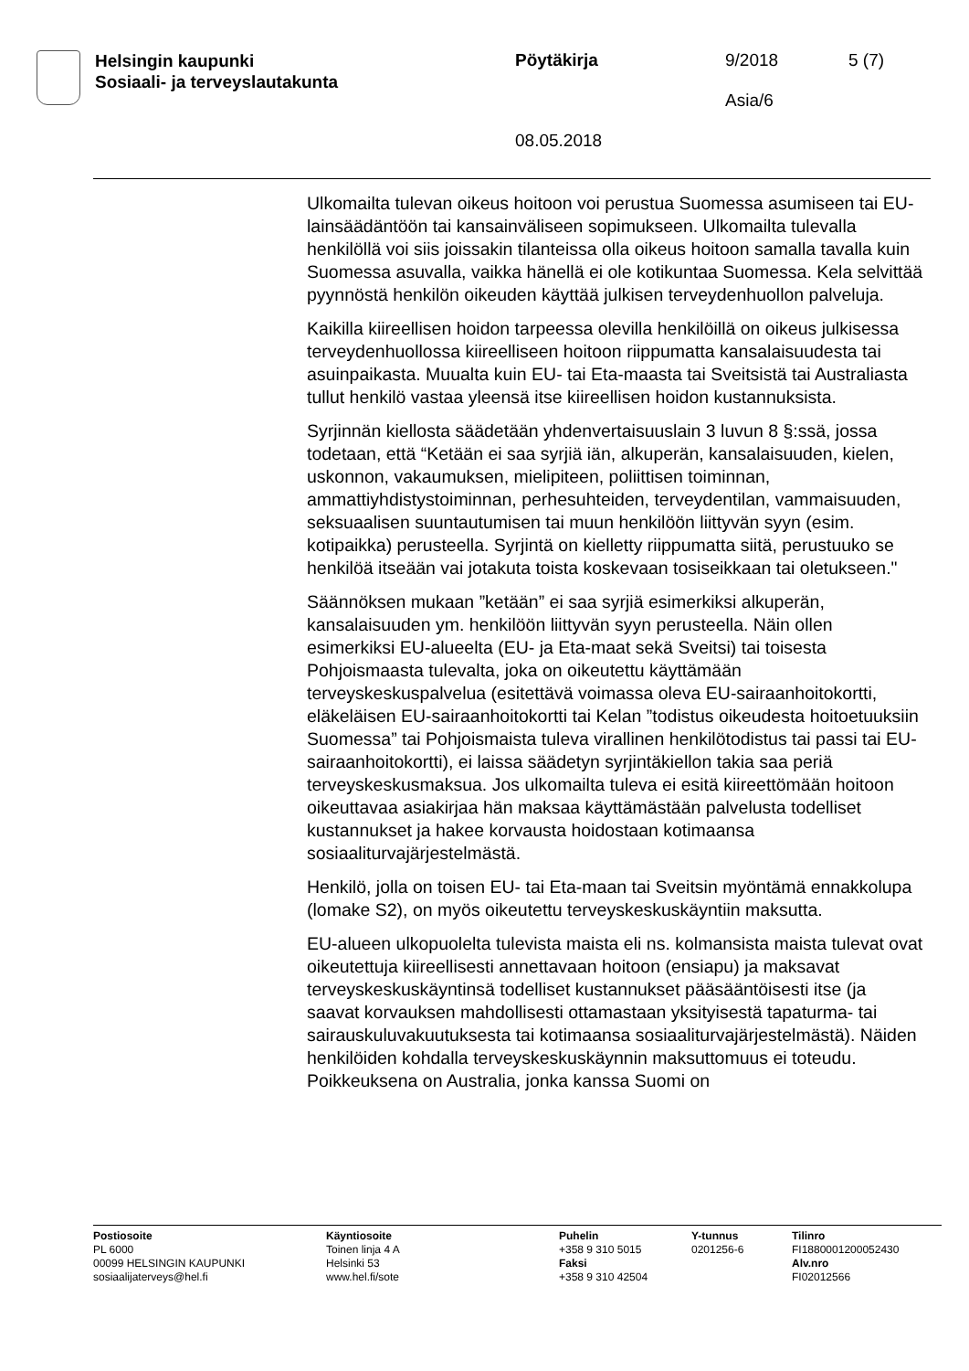Helsingin kaupunki
Sosiaali- ja terveyslautakunta
Pöytäkirja
08.05.2018
9/2018
Asia/6
5 (7)
Ulkomailta tulevan oikeus hoitoon voi perustua Suomessa asumiseen tai EU-lainsäädäntöön tai kansainväliseen sopimukseen. Ulkomailta tulevalla henkilöllä voi siis joissakin tilanteissa olla oikeus hoitoon samalla tavalla kuin Suomessa asuvalla, vaikka hänellä ei ole kotikuntaa Suomessa. Kela selvittää pyynnöstä henkilön oikeuden käyttää julkisen terveydenhuollon palveluja.
Kaikilla kiireellisen hoidon tarpeessa olevilla henkilöillä on oikeus julkisessa terveydenhuollossa kiireelliseen hoitoon riippumatta kansalaisuudesta tai asuinpaikasta. Muualta kuin EU- tai Eta-maasta tai Sveitsistä tai Australiasta tullut henkilö vastaa yleensä itse kiireellisen hoidon kustannuksista.
Syrjinnän kiellosta säädetään yhdenvertaisuuslain 3 luvun 8 §:ssä, jossa todetaan, että “Ketään ei saa syrjiä iän, alkuperän, kansalaisuuden, kielen, uskonnon, vakaumuksen, mielipiteen, poliittisen toiminnan, ammattiyhdistystoiminnan, perhesuhteiden, terveydentilan, vammaisuuden, seksuaalisen suuntautumisen tai muun henkilöön liittyvän syyn (esim. kotipaikka) perusteella. Syrjintä on kielletty riippumatta siitä, perustuuko se henkilöä itseään vai jotakuta toista koskevaan tosiseikkaan tai oletukseen."
Säännöksen mukaan ”ketään” ei saa syrjiä esimerkiksi alkuperän, kansalaisuuden ym. henkilöön liittyvän syyn perusteella. Näin ollen esimerkiksi EU-alueelta (EU- ja Eta-maat sekä Sveitsi) tai toisesta Pohjoismaasta tulevalta, joka on oikeutettu käyttämään terveyskeskuspalvelua (esitettävä voimassa oleva EU-sairaanhoitokortti, eläkeläisen EU-sairaanhoitokortti tai Kelan ”todistus oikeudesta hoitoetuuksiin Suomessa” tai Pohjoismaista tuleva virallinen henkilötodistus tai passi tai EU-sairaanhoitokortti), ei laissa säädetyn syrjintäkiellon takia saa periä terveyskeskusmaksua. Jos ulkomailta tuleva ei esitä kiireettömään hoitoon oikeuttavaa asiakirjaa hän maksaa käyttämästään palvelusta todelliset kustannukset ja hakee korvausta hoidostaan kotimaansa sosiaaliturvajärjestelmästä.
Henkilö, jolla on toisen EU- tai Eta-maan tai Sveitsin myöntämä ennakkolupa (lomake S2), on myös oikeutettu terveyskeskuskäyntiin maksutta.
EU-alueen ulkopuolelta tulevista maista eli ns. kolmansista maista tulevat ovat oikeutettuja kiireellisesti annettavaan hoitoon (ensiapu) ja maksavat terveyskeskuskäyntinsä todelliset kustannukset pääsääntöisesti itse (ja saavat korvauksen mahdollisesti ottamastaan yksityisestä tapaturma- tai sairauskuluvakuutuksesta tai kotimaansa sosiaaliturvajärjestelmästä). Näiden henkilöiden kohdalla terveyskeskuskäynnin maksuttomuus ei toteudu. Poikkeuksena on Australia, jonka kanssa Suomi on
Postiosoite
PL 6000
00099 HELSINGIN KAUPUNKI
sosiaalijaterveys@hel.fi
Käyntiosoite
Toinen linja 4 A
Helsinki 53
www.hel.fi/sote
Puhelin
+358 9 310 5015
Faksi
+358 9 310 42504
Y-tunnus
0201256-6
Tilinro
FI1880001200052430
Alv.nro
FI02012566